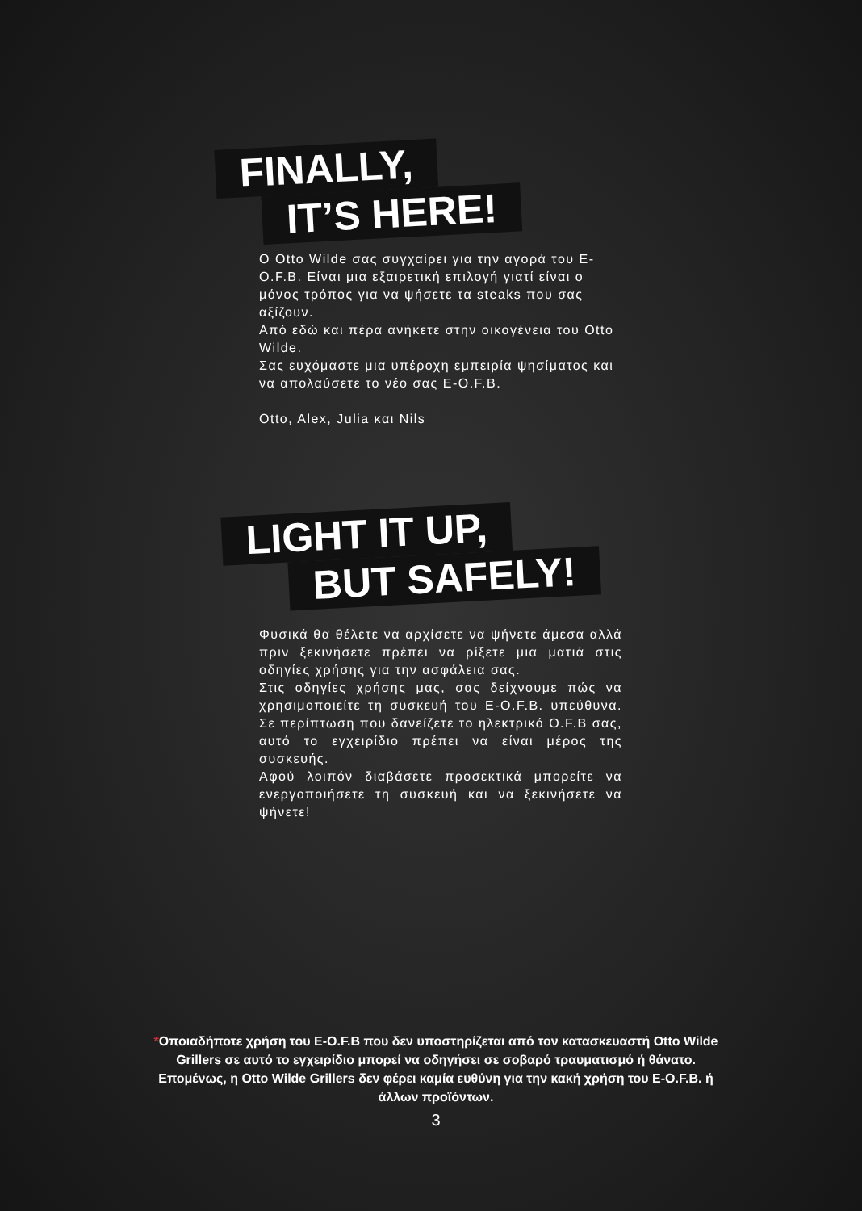FINALLY,
IT’S HERE!
Ο Otto Wilde σας συγχαίρει για την αγορά του E-O.F.B. Είναι μια εξαιρετική επιλογή γιατί είναι ο μόνος τρόπος για να ψήσετε τα steaks που σας αξίζουν.
Από εδώ και πέρα ανήκετε στην οικογένεια του Otto Wilde.
Σας ευχόμαστε μια υπέροχη εμπειρία ψησίματος και να απολαύσετε το νέο σας E-O.F.B.
Otto, Alex, Julia και Nils
LIGHT IT UP,
BUT SAFELY!
Φυσικά θα θέλετε να αρχίσετε να ψήνετε άμεσα αλλά πριν ξεκινήσετε πρέπει να ρίξετε μια ματιά στις οδηγίες χρήσης για την ασφάλεια σας.
Στις οδηγίες χρήσης μας, σας δείχνουμε πώς να χρησιμοποιείτε τη συσκευή του E-O.F.B. υπεύθυνα. Σε περίπτωση που δανείζετε το ηλεκτρικό O.F.B σας, αυτό το εγχειρίδιο πρέπει να είναι μέρος της συσκευής.
Αφού λοιπόν διαβάσετε προσεκτικά μπορείτε να ενεργοποιήσετε τη συσκευή και να ξεκινήσετε να ψήνετε!
*Οποιαδήποτε χρήση του E-O.F.B που δεν υποστηρίζεται από τον κατασκευαστή Otto Wilde Grillers σε αυτό το εγχειρίδιο μπορεί να οδηγήσει σε σοβαρό τραυματισμό ή θάνατο. Επομένως, η Otto Wilde Grillers δεν φέρει καμία ευθύνη για την κακή χρήση του E-O.F.B. ή άλλων προϊόντων.
3